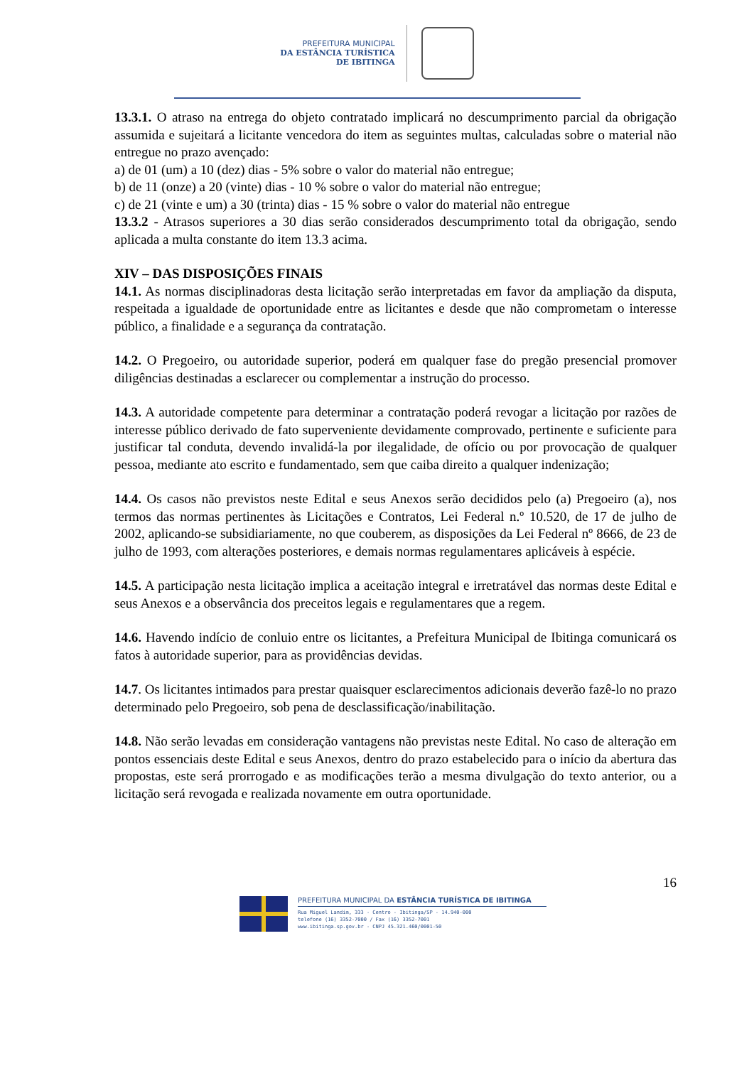PREFEITURA MUNICIPAL
DA ESTÂNCIA TURÍSTICA
DE IBITINGA
13.3.1. O atraso na entrega do objeto contratado implicará no descumprimento parcial da obrigação assumida e sujeitará a licitante vencedora do item as seguintes multas, calculadas sobre o material não entregue no prazo avençado:
a) de 01 (um) a 10 (dez) dias - 5% sobre o valor do material não entregue;
b) de 11 (onze) a 20 (vinte) dias - 10 % sobre o valor do material não entregue;
c) de 21 (vinte e um) a 30 (trinta) dias - 15 % sobre o valor do material não entregue
13.3.2 - Atrasos superiores a 30 dias serão considerados descumprimento total da obrigação, sendo aplicada a multa constante do item 13.3 acima.
XIV – DAS DISPOSIÇÕES FINAIS
14.1. As normas disciplinadoras desta licitação serão interpretadas em favor da ampliação da disputa, respeitada a igualdade de oportunidade entre as licitantes e desde que não comprometam o interesse público, a finalidade e a segurança da contratação.
14.2. O Pregoeiro, ou autoridade superior, poderá em qualquer fase do pregão presencial promover diligências destinadas a esclarecer ou complementar a instrução do processo.
14.3. A autoridade competente para determinar a contratação poderá revogar a licitação por razões de interesse público derivado de fato superveniente devidamente comprovado, pertinente e suficiente para justificar tal conduta, devendo invalidá-la por ilegalidade, de ofício ou por provocação de qualquer pessoa, mediante ato escrito e fundamentado, sem que caiba direito a qualquer indenização;
14.4. Os casos não previstos neste Edital e seus Anexos serão decididos pelo (a) Pregoeiro (a), nos termos das normas pertinentes às Licitações e Contratos, Lei Federal n.º 10.520, de 17 de julho de 2002, aplicando-se subsidiariamente, no que couberem, as disposições da Lei Federal nº 8666, de 23 de julho de 1993, com alterações posteriores, e demais normas regulamentares aplicáveis à espécie.
14.5. A participação nesta licitação implica a aceitação integral e irretratável das normas deste Edital e seus Anexos e a observância dos preceitos legais e regulamentares que a regem.
14.6. Havendo indício de conluio entre os licitantes, a Prefeitura Municipal de Ibitinga comunicará os fatos à autoridade superior, para as providências devidas.
14.7. Os licitantes intimados para prestar quaisquer esclarecimentos adicionais deverão fazê-lo no prazo determinado pelo Pregoeiro, sob pena de desclassificação/inabilitação.
14.8. Não serão levadas em consideração vantagens não previstas neste Edital. No caso de alteração em pontos essenciais deste Edital e seus Anexos, dentro do prazo estabelecido para o início da abertura das propostas, este será prorrogado e as modificações terão a mesma divulgação do texto anterior, ou a licitação será revogada e realizada novamente em outra oportunidade.
16
PREFEITURA MUNICIPAL DA ESTÂNCIA TURÍSTICA DE IBITINGA
Rua Miguel Landim, 333 - Centro - Ibitinga/SP - 14.940-000
telefone (16) 3352-7000 / Fax (16) 3352-7001
www.ibitinga.sp.gov.br - CNPJ 45.321.460/0001-50